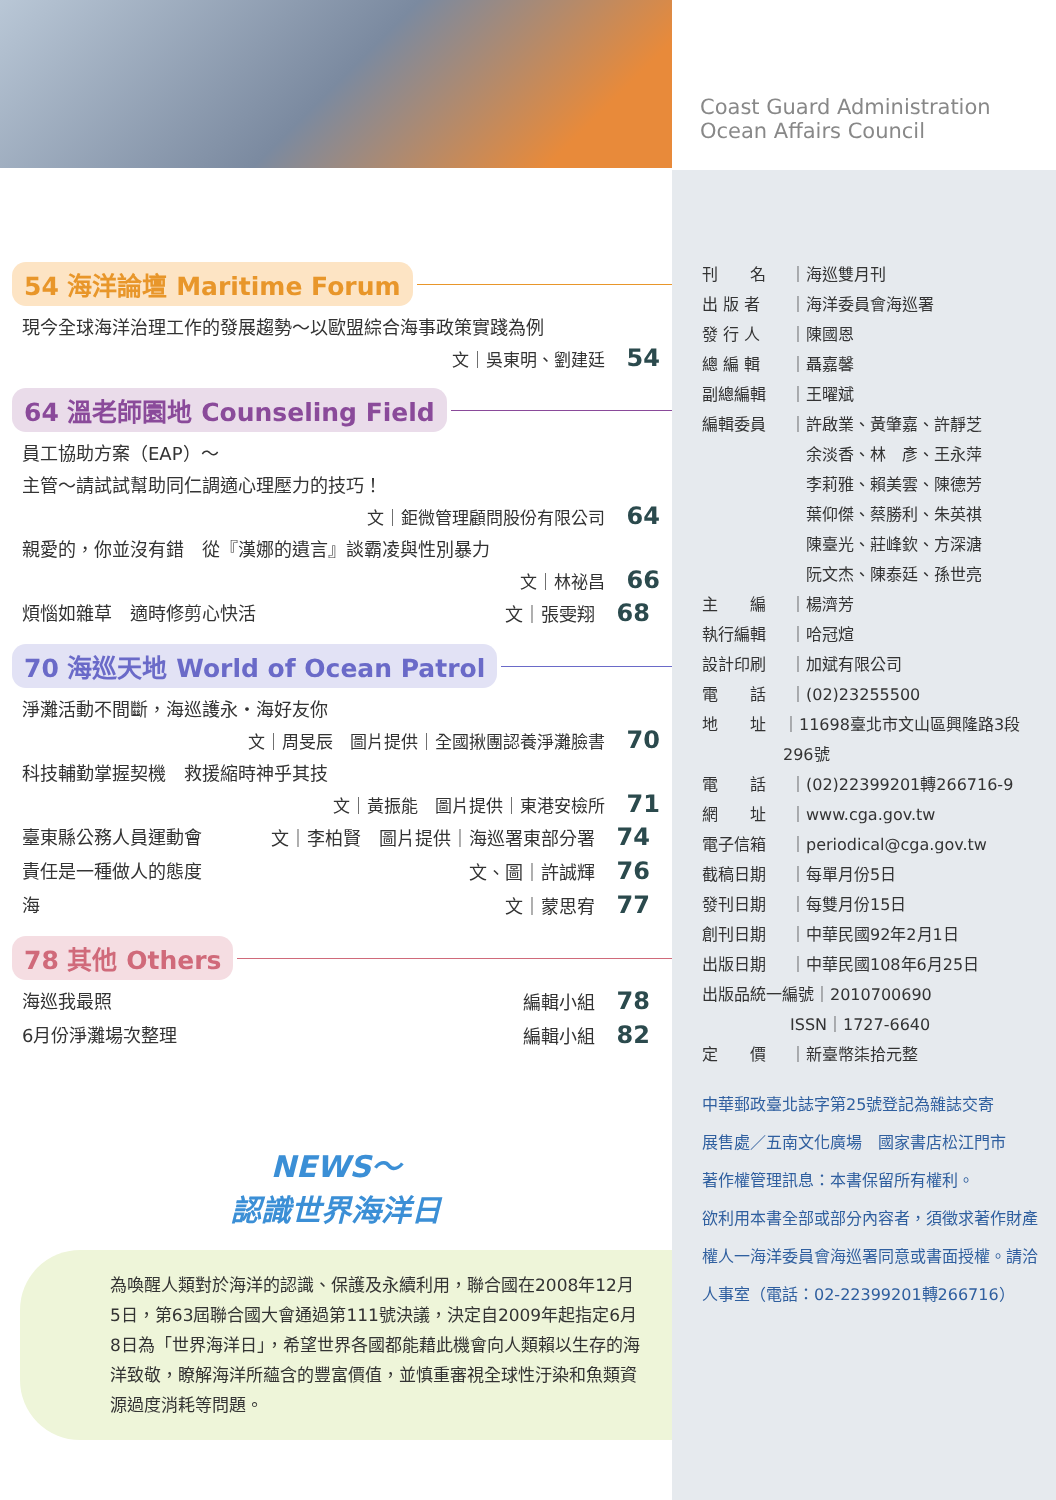54 海洋論壇 Maritime Forum
現今全球海洋治理工作的發展趨勢～以歐盟綜合海事政策實踐為例
文｜吳東明、劉建廷 54
64 溫老師園地 Counseling Field
員工協助方案（EAP）～
主管～請試試幫助同仁調適心理壓力的技巧！
文｜鉅微管理顧問股份有限公司 64
親愛的，你並沒有錯　從『漢娜的遺言』談霸凌與性別暴力
文｜林祕昌 66
煩惱如雜草　適時修剪心快活 文｜張雯翔 68
70 海巡天地 World of Ocean Patrol
淨灘活動不間斷，海巡護永・海好友你
文｜周旻辰　圖片提供｜全國揪團認養淨灘臉書 70
科技輔勤掌握契機　救援縮時神乎其技
文｜黃振能　圖片提供｜東港安檢所 71
臺東縣公務人員運動會 文｜李柏賢　圖片提供｜海巡署東部分署 74
責任是一種做人的態度 文、圖｜許誠輝 76
海 文｜蒙思宥 77
78 其他 Others
海巡我最照 編輯小組 78
6月份淨灘場次整理 編輯小組 82
NEWS～
認識世界海洋日
為喚醒人類對於海洋的認識、保護及永續利用，聯合國在2008年12月5日，第63屆聯合國大會通過第111號決議，決定自2009年起指定6月8日為「世界海洋日」，希望世界各國都能藉此機會向人類賴以生存的海洋致敬，瞭解海洋所蘊含的豐富價值，並慎重審視全球性汙染和魚類資源過度消耗等問題。
Coast Guard Administration
Ocean Affairs Council
刊　　名 ｜海巡雙月刊
出 版 者 ｜海洋委員會海巡署
發 行 人 ｜陳國恩
總 編 輯 ｜聶嘉馨
副總編輯 ｜王曜斌
編輯委員 ｜許啟業、黃肇嘉、許靜芝
　余淡香、林　彥、王永萍
　李莉雅、賴美雲、陳德芳
　葉仰傑、蔡勝利、朱英祺
　陳臺光、莊峰欽、方深溏
　阮文杰、陳泰廷、孫世亮
主　　編 ｜楊濟芳
執行編輯 ｜哈冠煊
設計印刷 ｜加斌有限公司
電　　話 ｜(02)23255500
地　　址 ｜11698臺北市文山區興隆路3段296號
電　　話 ｜(02)22399201轉266716-9
網　　址 ｜www.cga.gov.tw
電子信箱 ｜periodical@cga.gov.tw
截稿日期 ｜每單月份5日
發刊日期 ｜每雙月份15日
創刊日期 ｜中華民國92年2月1日
出版日期 ｜中華民國108年6月25日
出版品統一編號｜2010700690
ISSN｜1727-6640
定　　價 ｜新臺幣柒拾元整
中華郵政臺北誌字第25號登記為雜誌交寄
展售處／五南文化廣場　國家書店松江門市
著作權管理訊息：本書保留所有權利。
欲利用本書全部或部分內容者，須徵求著作財產權人一海洋委員會海巡署同意或書面授權。請洽人事室（電話：02-22399201轉266716）